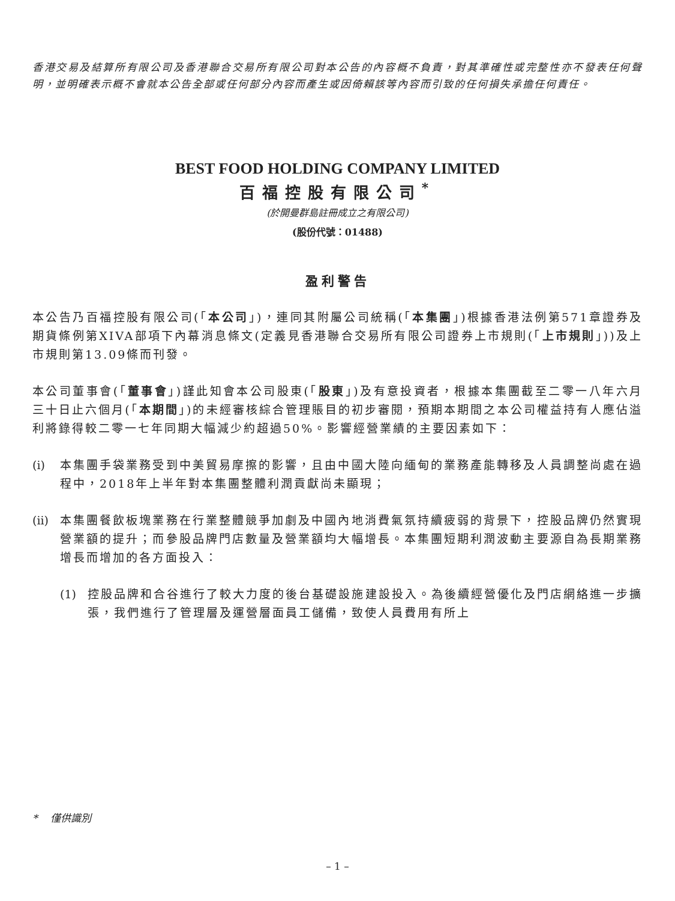香港交易及結算所有限公司及香港聯合交易所有限公司對本公告的內容概不負責，對其準確性或完整性亦不發表任何聲明，並明確表示概不會就本公告全部或任何部分內容而產生或因倚賴該等內容而引致的任何損失承擔任何責任。
BEST FOOD HOLDING COMPANY LIMITED
百福控股有限公司<sup>*</sup>
(於開曼群島註冊成立之有限公司)
(股份代號：01488)
盈利警告
本公告乃百福控股有限公司(「本公司」)，連同其附屬公司統稱(「本集團」)根據香港法例第571章證券及期貨條例第XIVA部項下內幕消息條文(定義見香港聯合交易所有限公司證券上市規則(「上市規則」))及上市規則第13.09條而刊發。
本公司董事會(「董事會」)謹此知會本公司股東(「股東」)及有意投資者，根據本集團截至二零一八年六月三十日止六個月(「本期間」)的未經審核綜合管理賬目的初步審閱，預期本期間之本公司權益持有人應佔溢利將錄得較二零一七年同期大幅減少約超過50%。影響經營業績的主要因素如下：
(i) 本集團手袋業務受到中美貿易摩擦的影響，且由中國大陸向緬甸的業務產能轉移及人員調整尚處在過程中，2018年上半年對本集團整體利潤貢獻尚未顯現；
(ii) 本集團餐飲板塊業務在行業整體競爭加劇及中國內地消費氣氛持續疲弱的背景下，控股品牌仍然實現營業額的提升；而參股品牌門店數量及營業額均大幅增長。本集團短期利潤波動主要源自為長期業務增長而增加的各方面投入：
(1) 控股品牌和合谷進行了較大力度的後台基礎設施建設投入。為後續經營優化及門店網絡進一步擴張，我們進行了管理層及運營層面員工儲備，致使人員費用有所上
* 僅供識別
– 1 –